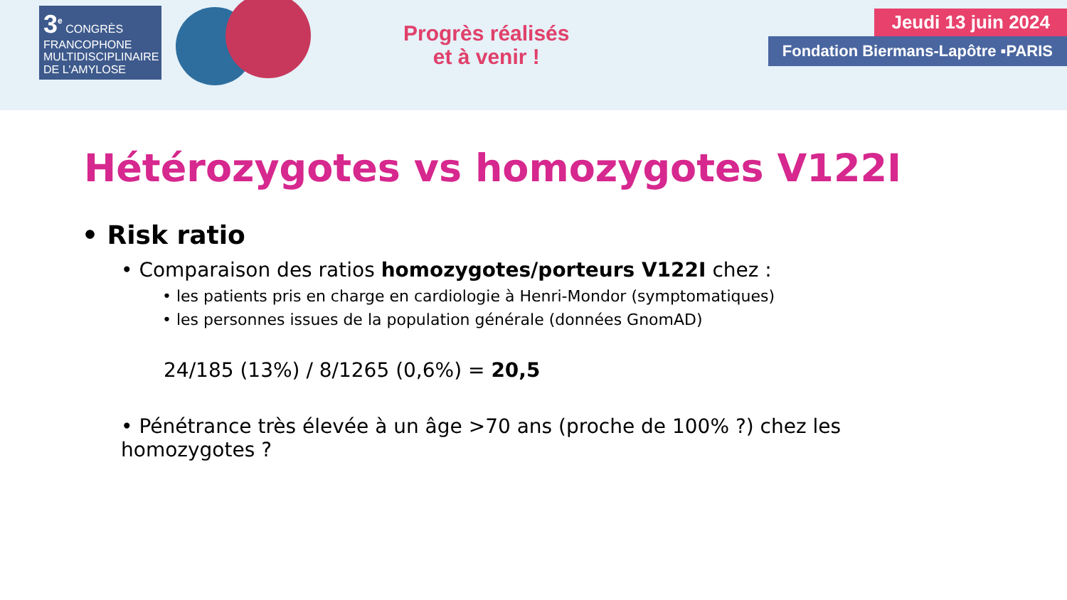3<sup>e</sup> CONGRÈS
FRANCOPHONE
MULTIDISCIPLINAIRE
DE L'AMYLOSE
Progrès réalisés
et à venir !
Jeudi 13 juin 2024
Fondation Biermans-Lapôtre ▪PARIS
Hétérozygotes vs homozygotes V122I
• Risk ratio
• Comparaison des ratios homozygotes/porteurs V122I chez :
• les patients pris en charge en cardiologie à Henri-Mondor (symptomatiques)
• les personnes issues de la population générale (données GnomAD)
24/185 (13%) / 8/1265 (0,6%) = 20,5
• Pénétrance très élevée à un âge >70 ans (proche de 100% ?) chez les homozygotes ?